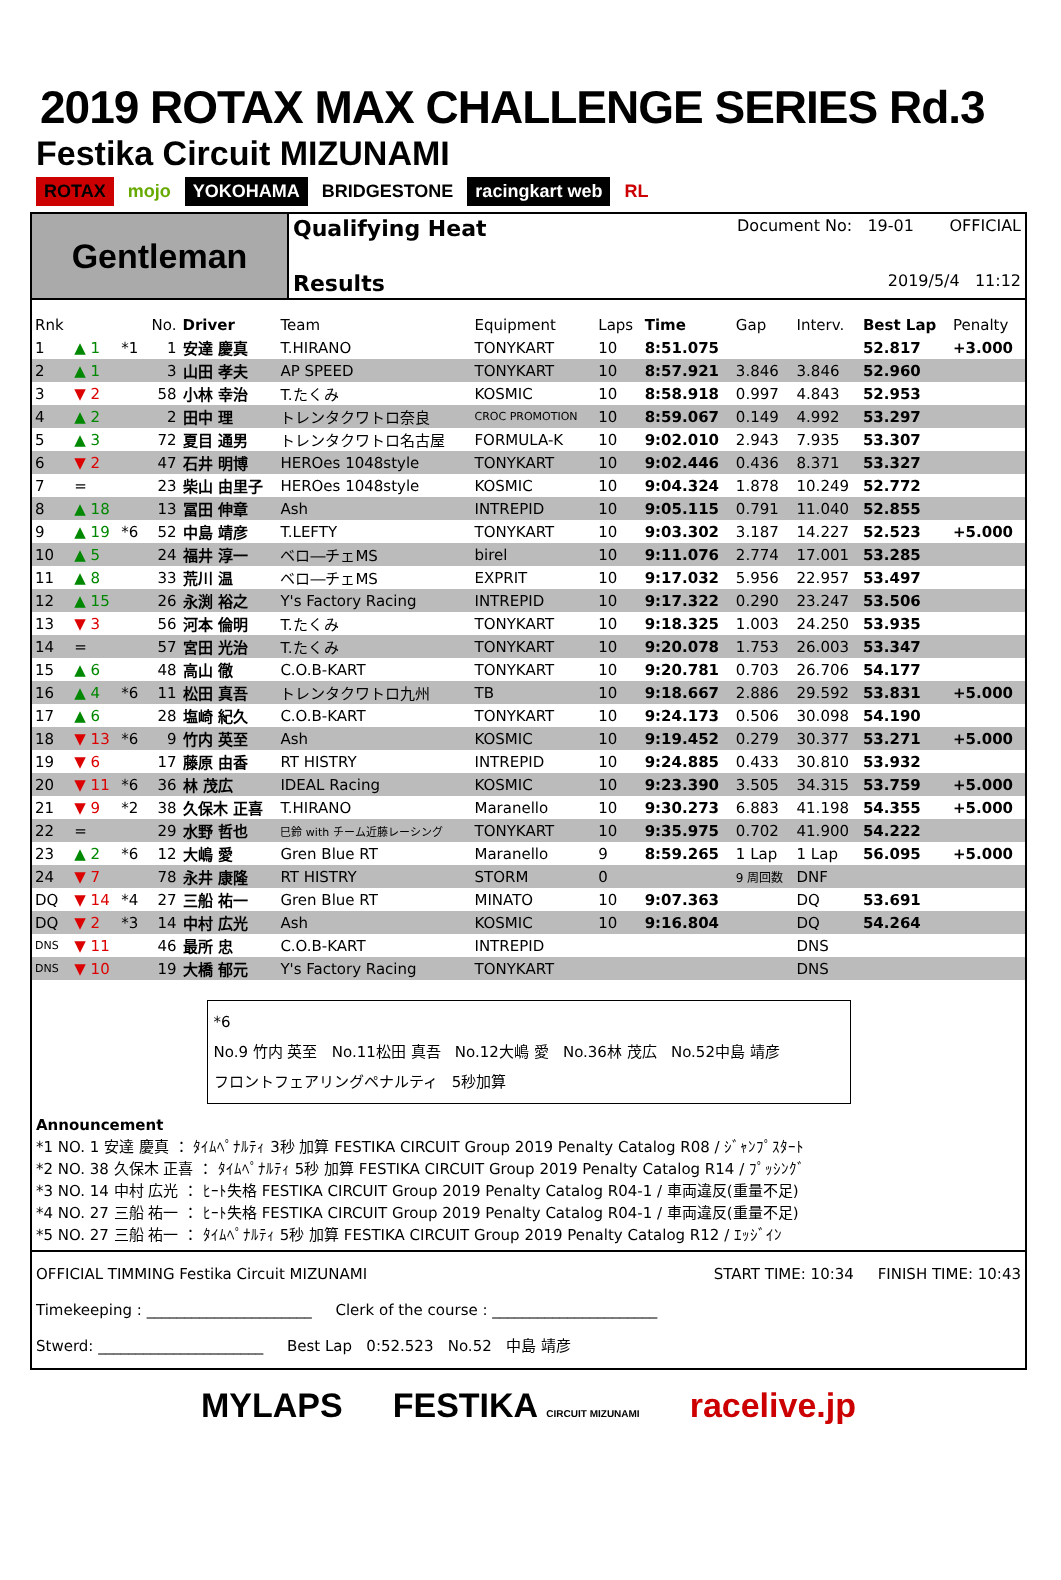2019 ROTAX MAX CHALLENGE SERIES Rd.3
Festika Circuit MIZUNAMI
ROTAX mojo YOKOHAMA BRIDGESTONE racingkart web RL
Gentleman
Qualifying Heat Document No: 19-01 OFFICIAL
Results 2019/5/4 11:12
| Rnk | | | No. | Driver | Team | Equipment | Laps | Time | Gap | Interv. | Best Lap | Penalty |
| --- | --- | --- | --- | --- | --- | --- | --- | --- | --- | --- | --- | --- |
| 1 | ▲ 1 | *1 | 1 | 安達 慶真 | T.HIRANO | TONYKART | 10 | 8:51.075 | | | 52.817 | +3.000 |
| 2 | ▲ 1 | | 3 | 山田 孝夫 | AP SPEED | TONYKART | 10 | 8:57.921 | 3.846 | 3.846 | 52.960 | |
| 3 | ▼ 2 | | 58 | 小林 幸治 | T.たくみ | KOSMIC | 10 | 8:58.918 | 0.997 | 4.843 | 52.953 | |
| 4 | ▲ 2 | | 2 | 田中 理 | トレンタクワトロ奈良 | CROC PROMOTION | 10 | 8:59.067 | 0.149 | 4.992 | 53.297 | |
| 5 | ▲ 3 | | 72 | 夏目 通男 | トレンタクワトロ名古屋 | FORMULA-K | 10 | 9:02.010 | 2.943 | 7.935 | 53.307 | |
| 6 | ▼ 2 | | 47 | 石井 明博 | HEROes 1048style | TONYKART | 10 | 9:02.446 | 0.436 | 8.371 | 53.327 | |
| 7 | = | | 23 | 柴山 由里子 | HEROes 1048style | KOSMIC | 10 | 9:04.324 | 1.878 | 10.249 | 52.772 | |
| 8 | ▲ 18 | | 13 | 冨田 伸章 | Ash | INTREPID | 10 | 9:05.115 | 0.791 | 11.040 | 52.855 | |
| 9 | ▲ 19 | *6 | 52 | 中島 靖彦 | T.LEFTY | TONYKART | 10 | 9:03.302 | 3.187 | 14.227 | 52.523 | +5.000 |
| 10 | ▲ 5 | | 24 | 福井 淳一 | ベロ―チェMS | birel | 10 | 9:11.076 | 2.774 | 17.001 | 53.285 | |
| 11 | ▲ 8 | | 33 | 荒川 温 | ベロ―チェMS | EXPRIT | 10 | 9:17.032 | 5.956 | 22.957 | 53.497 | |
| 12 | ▲ 15 | | 26 | 永渕 裕之 | Y's Factory Racing | INTREPID | 10 | 9:17.322 | 0.290 | 23.247 | 53.506 | |
| 13 | ▼ 3 | | 56 | 河本 倫明 | T.たくみ | TONYKART | 10 | 9:18.325 | 1.003 | 24.250 | 53.935 | |
| 14 | = | | 57 | 宮田 光治 | T.たくみ | TONYKART | 10 | 9:20.078 | 1.753 | 26.003 | 53.347 | |
| 15 | ▲ 6 | | 48 | 高山 徹 | C.O.B-KART | TONYKART | 10 | 9:20.781 | 0.703 | 26.706 | 54.177 | |
| 16 | ▲ 4 | *6 | 11 | 松田 真吾 | トレンタクワトロ九州 | TB | 10 | 9:18.667 | 2.886 | 29.592 | 53.831 | +5.000 |
| 17 | ▲ 6 | | 28 | 塩崎 紀久 | C.O.B-KART | TONYKART | 10 | 9:24.173 | 0.506 | 30.098 | 54.190 | |
| 18 | ▼ 13 | *6 | 9 | 竹内 英至 | Ash | KOSMIC | 10 | 9:19.452 | 0.279 | 30.377 | 53.271 | +5.000 |
| 19 | ▼ 6 | | 17 | 藤原 由香 | RT HISTRY | INTREPID | 10 | 9:24.885 | 0.433 | 30.810 | 53.932 | |
| 20 | ▼ 11 | *6 | 36 | 林 茂広 | IDEAL Racing | KOSMIC | 10 | 9:23.390 | 3.505 | 34.315 | 53.759 | +5.000 |
| 21 | ▼ 9 | *2 | 38 | 久保木 正喜 | T.HIRANO | Maranello | 10 | 9:30.273 | 6.883 | 41.198 | 54.355 | +5.000 |
| 22 | = | | 29 | 水野 哲也 | 巳鈴 with チーム近藤レーシング | TONYKART | 10 | 9:35.975 | 0.702 | 41.900 | 54.222 | |
| 23 | ▲ 2 | *6 | 12 | 大嶋 愛 | Gren Blue RT | Maranello | 9 | 8:59.265 | 1 Lap | 1 Lap | 56.095 | +5.000 |
| 24 | ▼ 7 | | 78 | 永井 康隆 | RT HISTRY | STORM | 0 | | 9 周回数 | DNF | | |
| DQ | ▼ 14 | *4 | 27 | 三船 祐一 | Gren Blue RT | MINATO | 10 | 9:07.363 | | DQ | 53.691 | |
| DQ | ▼ 2 | *3 | 14 | 中村 広光 | Ash | KOSMIC | 10 | 9:16.804 | | DQ | 54.264 | |
| DNS | ▼ 11 | | 46 | 最所 忠 | C.O.B-KART | INTREPID | | | | DNS | | |
| DNS | ▼ 10 | | 19 | 大橋 郁元 | Y's Factory Racing | TONYKART | | | | DNS | | |
*6
No.9 竹内 英至 No.11松田 真吾 No.12大嶋 愛 No.36林 茂広 No.52中島 靖彦
フロントフェアリングペナルティ 5秒加算
Announcement
*1 NO. 1 安達 慶真 ： ﾀｲﾑﾍﾟﾅﾙﾃｨ 3秒 加算 FESTIKA CIRCUIT Group 2019 Penalty Catalog R08 / ｼﾞｬﾝﾌﾟｽﾀｰﾄ
*2 NO. 38 久保木 正喜 ： ﾀｲﾑﾍﾟﾅﾙﾃｨ 5秒 加算 FESTIKA CIRCUIT Group 2019 Penalty Catalog R14 / ﾌﾟｯｼﾝｸﾞ
*3 NO. 14 中村 広光 ： ﾋｰﾄ失格 FESTIKA CIRCUIT Group 2019 Penalty Catalog R04-1 / 車両違反(重量不足)
*4 NO. 27 三船 祐一 ： ﾋｰﾄ失格 FESTIKA CIRCUIT Group 2019 Penalty Catalog R04-1 / 車両違反(重量不足)
*5 NO. 27 三船 祐一 ： ﾀｲﾑﾍﾟﾅﾙﾃｨ 5秒 加算 FESTIKA CIRCUIT Group 2019 Penalty Catalog R12 / ｴｯｼﾞｲﾝ
OFFICIAL TIMMING Festika Circuit MIZUNAMI START TIME: 10:34 FINISH TIME: 10:43
Timekeeping : ______________________ Clerk of the course : ______________________
Stwerd: ______________________ Best Lap 0:52.523 No.52 中島 靖彦
MYLAPS FESTIKA CIRCUIT MIZUNAMI racelive.jp